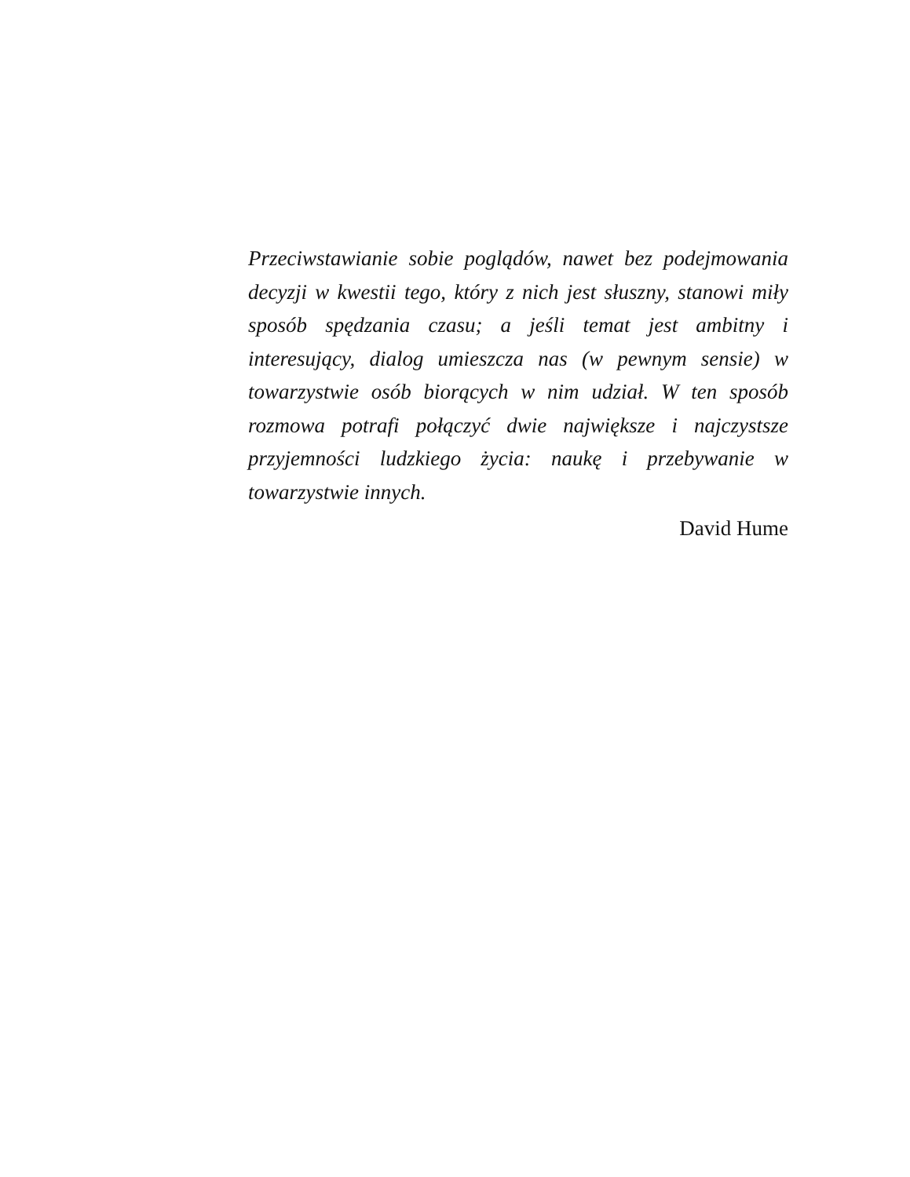Przeciwstawianie sobie poglądów, nawet bez podejmowania decyzji w kwestii tego, który z nich jest słuszny, stanowi miły sposób spędzania czasu; a jeśli temat jest ambitny i interesujący, dialog umieszcza nas (w pewnym sensie) w towarzystwie osób biorących w nim udział. W ten sposób rozmowa potrafi połączyć dwie największe i najczystsze przyjemności ludzkiego życia: naukę i przebywanie w towarzystwie innych.
David Hume